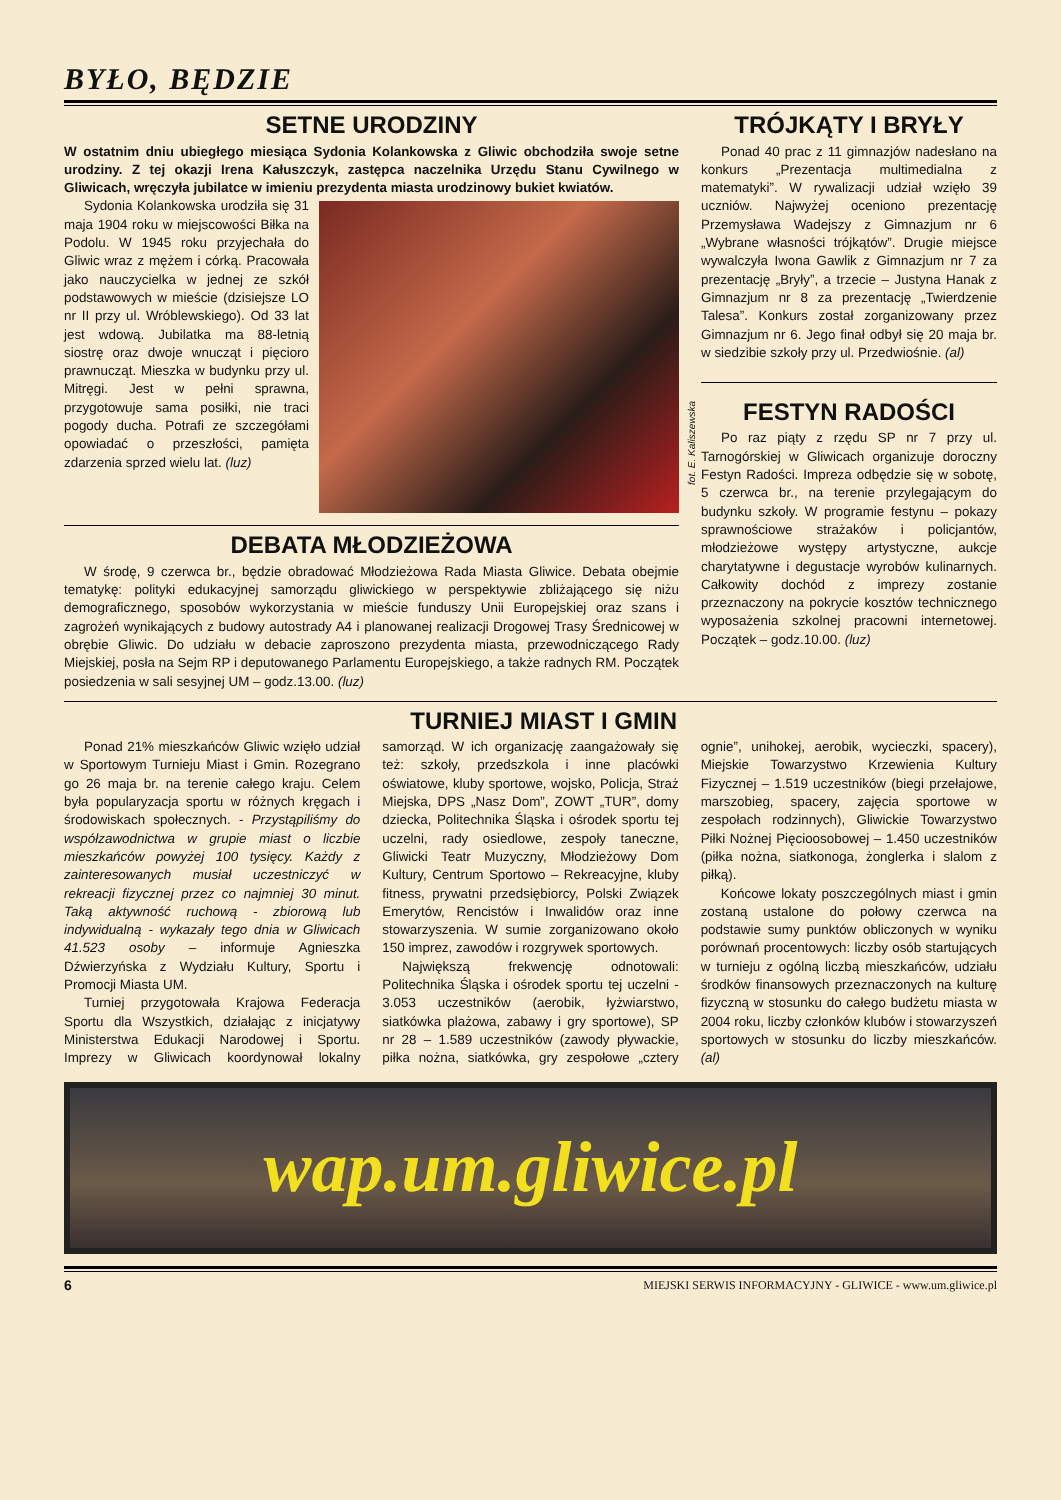BYŁO, BĘDZIE
SETNE URODZINY
W ostatnim dniu ubiegłego miesiąca Sydonia Kolankowska z Gliwic obchodziła swoje setne urodziny. Z tej okazji Irena Kałuszczyk, zastępca naczelnika Urzędu Stanu Cywilnego w Gliwicach, wręczyła jubilatce w imieniu prezydenta miasta urodzinowy bukiet kwiatów.
fot. E. Kaliszewska
Sydonia Kolankowska urodziła się 31 maja 1904 roku w miejscowości Biłka na Podolu. W 1945 roku przyjechała do Gliwic wraz z mężem i córką. Pracowała jako nauczycielka w jednej ze szkół podstawowych w mieście (dzisiejsze LO nr II przy ul. Wróblewskiego). Od 33 lat jest wdową. Jubilatka ma 88-letnią siostrę oraz dwoje wnucząt i pięcioro prawnucząt. Mieszka w budynku przy ul. Mitręgi. Jest w pełni sprawna, przygotowuje sama posiłki, nie traci pogody ducha. Potrafi ze szczegółami opowiadać o przeszłości, pamięta zdarzenia sprzed wielu lat. (luz)
DEBATA MŁODZIEŻOWA
W środę, 9 czerwca br., będzie obradować Młodzieżowa Rada Miasta Gliwice. Debata obejmie tematykę: polityki edukacyjnej samorządu gliwickiego w perspektywie zbliżającego się niżu demograficznego, sposobów wykorzystania w mieście funduszy Unii Europejskiej oraz szans i zagrożeń wynikających z budowy autostrady A4 i planowanej realizacji Drogowej Trasy Średnicowej w obrębie Gliwic. Do udziału w debacie zaproszono prezydenta miasta, przewodniczącego Rady Miejskiej, posła na Sejm RP i deputowanego Parlamentu Europejskiego, a także radnych RM. Początek posiedzenia w sali sesyjnej UM – godz.13.00. (luz)
TRÓJKĄTY I BRYŁY
Ponad 40 prac z 11 gimnazjów nadesłano na konkurs „Prezentacja multimedialna z matematyki”. W rywalizacji udział wzięło 39 uczniów. Najwyżej oceniono prezentację Przemysława Wadejszy z Gimnazjum nr 6 „Wybrane własności trójkątów”. Drugie miejsce wywalczyła Iwona Gawlik z Gimnazjum nr 7 za prezentację „Bryły”, a trzecie – Justyna Hanak z Gimnazjum nr 8 za prezentację „Twierdzenie Talesa”. Konkurs został zorganizowany przez Gimnazjum nr 6. Jego finał odbył się 20 maja br. w siedzibie szkoły przy ul. Przedwiośnie. (al)
FESTYN RADOŚCI
Po raz piąty z rzędu SP nr 7 przy ul. Tarnogórskiej w Gliwicach organizuje doroczny Festyn Radości. Impreza odbędzie się w sobotę, 5 czerwca br., na terenie przylegającym do budynku szkoły. W programie festynu – pokazy sprawnościowe strażaków i policjantów, młodzieżowe występy artystyczne, aukcje charytatywne i degustacje wyrobów kulinarnych. Całkowity dochód z imprezy zostanie przeznaczony na pokrycie kosztów technicznego wyposażenia szkolnej pracowni internetowej. Początek – godz.10.00. (luz)
TURNIEJ MIAST I GMIN
Ponad 21% mieszkańców Gliwic wzięło udział w Sportowym Turnieju Miast i Gmin. Rozegrano go 26 maja br. na terenie całego kraju. Celem była popularyzacja sportu w różnych kręgach i środowiskach społecznych. - Przystąpiliśmy do współzawodnictwa w grupie miast o liczbie mieszkańców powyżej 100 tysięcy. Każdy z zainteresowanych musiał uczestniczyć w rekreacji fizycznej przez co najmniej 30 minut. Taką aktywność ruchową - zbiorową lub indywidualną - wykazały tego dnia w Gliwicach 41.523 osoby – informuje Agnieszka Dźwierzyńska z Wydziału Kultury, Sportu i Promocji Miasta UM.
Turniej przygotowała Krajowa Federacja Sportu dla Wszystkich, działając z inicjatywy Ministerstwa Edukacji Narodowej i Sportu. Imprezy w Gliwicach koordynował lokalny samorząd. W ich organizację zaangażowały się też: szkoły, przedszkola i inne placówki oświatowe, kluby sportowe, wojsko, Policja, Straż Miejska, DPS „Nasz Dom”, ZOWT „TUR”, domy dziecka, Politechnika Śląska i ośrodek sportu tej uczelni, rady osiedlowe, zespoły taneczne, Gliwicki Teatr Muzyczny, Młodzieżowy Dom Kultury, Centrum Sportowo – Rekreacyjne, kluby fitness, prywatni przedsiębiorcy, Polski Związek Emerytów, Rencistów i Inwalidów oraz inne stowarzyszenia. W sumie zorganizowano około 150 imprez, zawodów i rozgrywek sportowych.
Największą frekwencję odnotowali: Politechnika Śląska i ośrodek sportu tej uczelni - 3.053 uczestników (aerobik, łyżwiarstwo, siatkówka plażowa, zabawy i gry sportowe), SP nr 28 – 1.589 uczestników (zawody pływackie, piłka nożna, siatkówka, gry zespołowe „cztery ognie”, unihokej, aerobik, wycieczki, spacery), Miejskie Towarzystwo Krzewienia Kultury Fizycznej – 1.519 uczestników (biegi przełajowe, marszobieg, spacery, zajęcia sportowe w zespołach rodzinnych), Gliwickie Towarzystwo Piłki Nożnej Pięcioosobowej – 1.450 uczestników (piłka nożna, siatkonoga, żonglerka i slalom z piłką).
Końcowe lokaty poszczególnych miast i gmin zostaną ustalone do połowy czerwca na podstawie sumy punktów obliczonych w wyniku porównań procentowych: liczby osób startujących w turnieju z ogólną liczbą mieszkańców, udziału środków finansowych przeznaczonych na kulturę fizyczną w stosunku do całego budżetu miasta w 2004 roku, liczby członków klubów i stowarzyszeń sportowych w stosunku do liczby mieszkańców. (al)
wap.um.gliwice.pl
6 MIEJSKI SERWIS INFORMACYJNY - GLIWICE - www.um.gliwice.pl